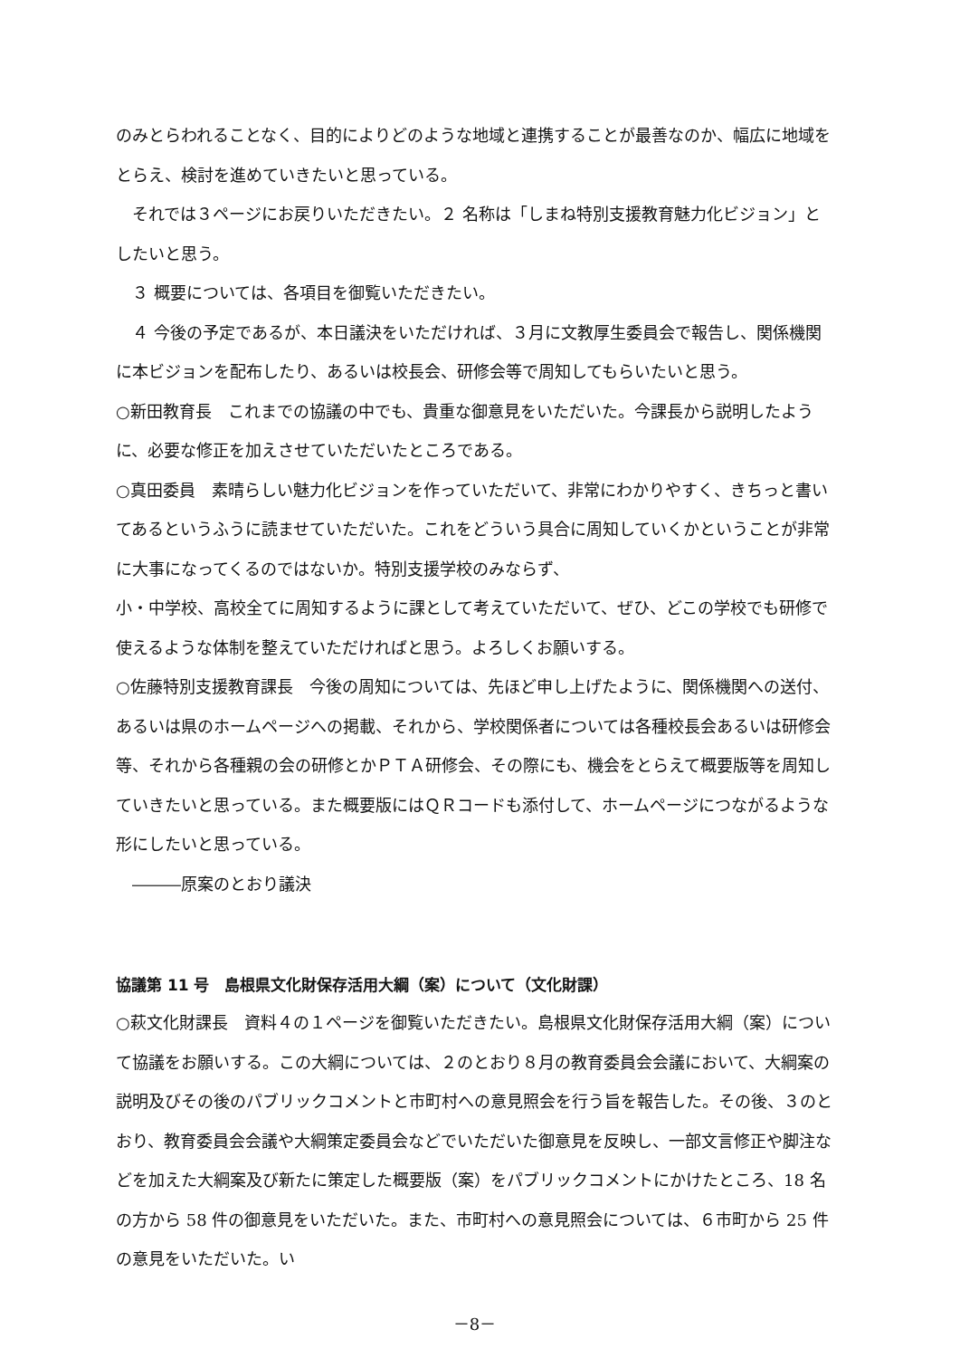のみとらわれることなく、目的によりどのような地域と連携することが最善なのか、幅広に地域をとらえ、検討を進めていきたいと思っている。
　それでは３ページにお戻りいただきたい。２ 名称は「しまね特別支援教育魅力化ビジョン」としたいと思う。
　３ 概要については、各項目を御覧いただきたい。
　４ 今後の予定であるが、本日議決をいただければ、３月に文教厚生委員会で報告し、関係機関に本ビジョンを配布したり、あるいは校長会、研修会等で周知してもらいたいと思う。
○新田教育長　これまでの協議の中でも、貴重な御意見をいただいた。今課長から説明したように、必要な修正を加えさせていただいたところである。
○真田委員　素晴らしい魅力化ビジョンを作っていただいて、非常にわかりやすく、きちっと書いてあるというふうに読ませていただいた。これをどういう具合に周知していくかということが非常に大事になってくるのではないか。特別支援学校のみならず、
小・中学校、高校全てに周知するように課として考えていただいて、ぜひ、どこの学校でも研修で使えるような体制を整えていただければと思う。よろしくお願いする。
○佐藤特別支援教育課長　今後の周知については、先ほど申し上げたように、関係機関への送付、あるいは県のホームページへの掲載、それから、学校関係者については各種校長会あるいは研修会等、それから各種親の会の研修とかＰＴＡ研修会、その際にも、機会をとらえて概要版等を周知していきたいと思っている。また概要版にはＱＲコードも添付して、ホームページにつながるような形にしたいと思っている。
　―――原案のとおり議決
協議第 11 号　島根県文化財保存活用大綱（案）について（文化財課）
○萩文化財課長　資料４の１ページを御覧いただきたい。島根県文化財保存活用大綱（案）について協議をお願いする。この大綱については、２のとおり８月の教育委員会会議において、大綱案の説明及びその後のパブリックコメントと市町村への意見照会を行う旨を報告した。その後、３のとおり、教育委員会会議や大綱策定委員会などでいただいた御意見を反映し、一部文言修正や脚注などを加えた大綱案及び新たに策定した概要版（案）をパブリックコメントにかけたところ、18 名の方から 58 件の御意見をいただいた。また、市町村への意見照会については、６市町から 25 件の意見をいただいた。い
－8－